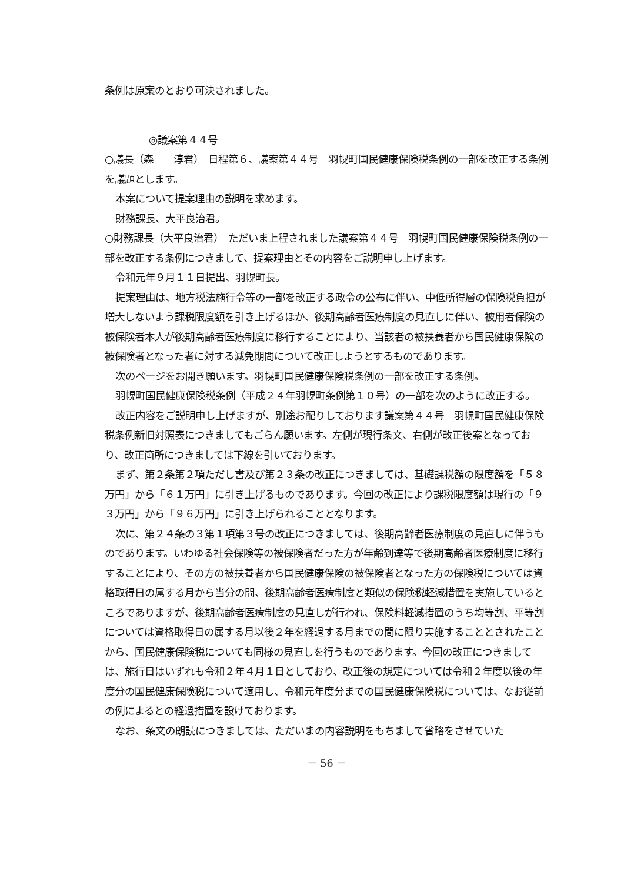条例は原案のとおり可決されました。
◎議案第４４号
○議長（森　　淳君）　日程第６、議案第４４号　羽幌町国民健康保険税条例の一部を改正する条例を議題とします。
本案について提案理由の説明を求めます。
財務課長、大平良治君。
○財務課長（大平良治君）　ただいま上程されました議案第４４号　羽幌町国民健康保険税条例の一部を改正する条例につきまして、提案理由とその内容をご説明申し上げます。
令和元年９月１１日提出、羽幌町長。
提案理由は、地方税法施行令等の一部を改正する政令の公布に伴い、中低所得層の保険税負担が増大しないよう課税限度額を引き上げるほか、後期高齢者医療制度の見直しに伴い、被用者保険の被保険者本人が後期高齢者医療制度に移行することにより、当該者の被扶養者から国民健康保険の被保険者となった者に対する減免期間について改正しようとするものであります。
次のページをお開き願います。羽幌町国民健康保険税条例の一部を改正する条例。
羽幌町国民健康保険税条例（平成２４年羽幌町条例第１０号）の一部を次のように改正する。
改正内容をご説明申し上げますが、別途お配りしております議案第４４号　羽幌町国民健康保険税条例新旧対照表につきましてもごらん願います。左側が現行条文、右側が改正後案となっており、改正箇所につきましては下線を引いております。
まず、第２条第２項ただし書及び第２３条の改正につきましては、基礎課税額の限度額を「５８万円」から「６１万円」に引き上げるものであります。今回の改正により課税限度額は現行の「９３万円」から「９６万円」に引き上げられることとなります。
次に、第２４条の３第１項第３号の改正につきましては、後期高齢者医療制度の見直しに伴うものであります。いわゆる社会保険等の被保険者だった方が年齢到達等で後期高齢者医療制度に移行することにより、その方の被扶養者から国民健康保険の被保険者となった方の保険税については資格取得日の属する月から当分の間、後期高齢者医療制度と類似の保険税軽減措置を実施しているところでありますが、後期高齢者医療制度の見直しが行われ、保険料軽減措置のうち均等割、平等割については資格取得日の属する月以後２年を経過する月までの間に限り実施することとされたことから、国民健康保険税についても同様の見直しを行うものであります。今回の改正につきましては、施行日はいずれも令和２年４月１日としており、改正後の規定については令和２年度以後の年度分の国民健康保険税について適用し、令和元年度分までの国民健康保険税については、なお従前の例によるとの経過措置を設けております。
なお、条文の朗読につきましては、ただいまの内容説明をもちまして省略をさせていた
－ 56 －